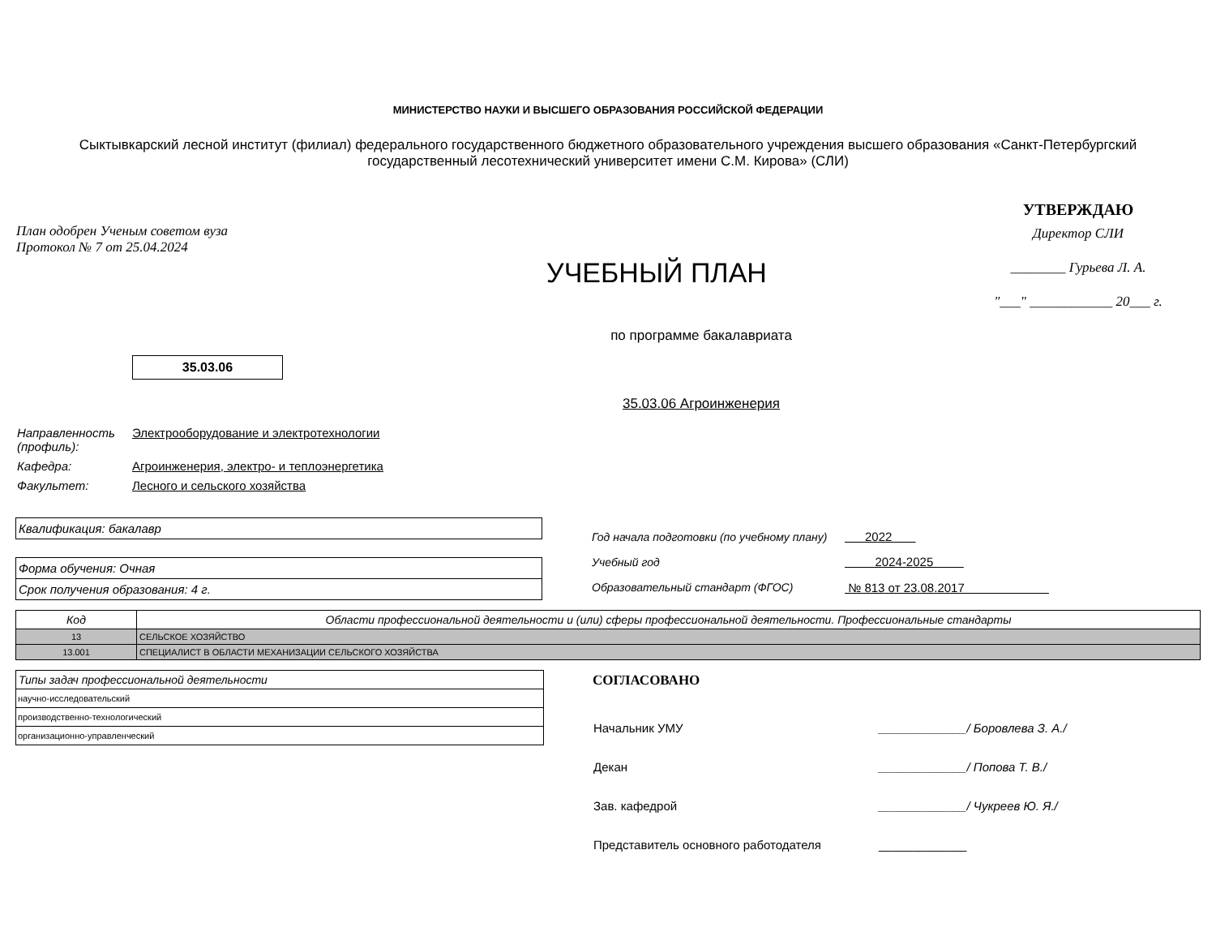МИНИСТЕРСТВО НАУКИ И ВЫСШЕГО ОБРАЗОВАНИЯ РОССИЙСКОЙ ФЕДЕРАЦИИ
Сыктывкарский лесной институт (филиал) федерального государственного бюджетного образовательного учреждения высшего образования «Санкт-Петербургский государственный лесотехнический университет имени С.М. Кирова» (СЛИ)
План одобрен Ученым советом вуза
Протокол № 7 от 25.04.2024
УЧЕБНЫЙ ПЛАН
УТВЕРЖДАЮ
Директор СЛИ
________ Гурьева Л. А.
"___" ____________ 20___ г.
по программе бакалавриата
35.03.06
35.03.06 Агроинженерия
| Направленность (профиль): | Электрооборудование и электротехнологии |
| Кафедра: | Агроинженерия, электро- и теплоэнергетика |
| Факультет: | Лесного и сельского хозяйства |
Квалификация: бакалавр
Форма обучения: Очная
Срок получения образования: 4 г.
| Год начала подготовки (по учебному плану) | 2022 |
| Учебный год | 2024-2025 |
| Образовательный стандарт (ФГОС) | № 813 от 23.08.2017 |
| Код | Области профессиональной деятельности и (или) сферы профессиональной деятельности. Профессиональные стандарты |
| --- | --- |
| 13 | СЕЛЬСКОЕ ХОЗЯЙСТВО |
| 13.001 | СПЕЦИАЛИСТ В ОБЛАСТИ МЕХАНИЗАЦИИ СЕЛЬСКОГО ХОЗЯЙСТВА |
| Типы задач профессиональной деятельности |
| --- |
| научно-исследовательский |
| производственно-технологический |
| организационно-управленческий |
СОГЛАСОВАНО
| Начальник УМУ | _____________/ Боровлева З. А./ |
| Декан | _____________/ Попова Т. В./ |
| Зав. кафедрой | _____________/ Чукреев Ю. Я./ |
| Представитель основного работодателя | _____________ |